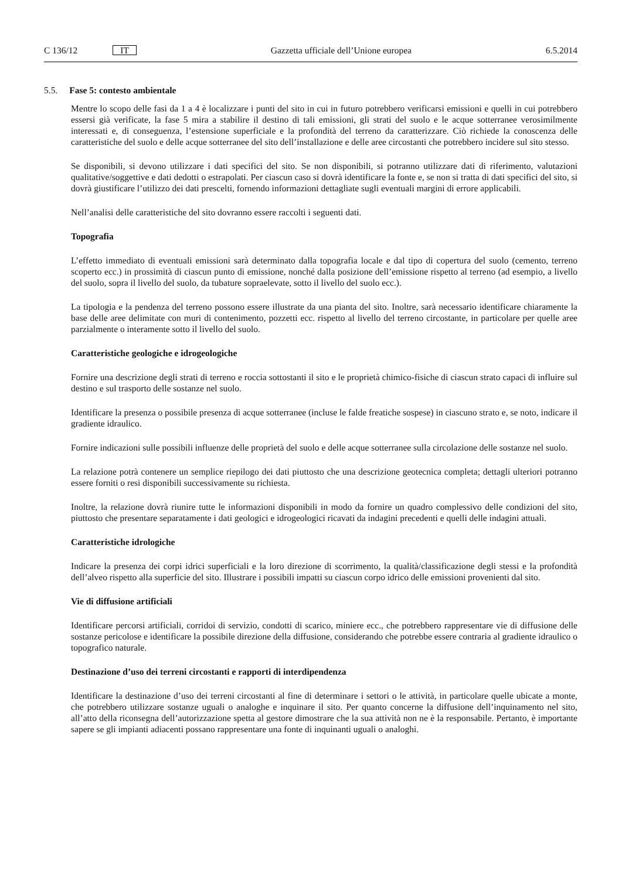C 136/12 IT
Gazzetta ufficiale dell’Unione europea 6.5.2014
5.5. Fase 5: contesto ambientale
Mentre lo scopo delle fasi da 1 a 4 è localizzare i punti del sito in cui in futuro potrebbero verificarsi emissioni e quelli in cui potrebbero essersi già verificate, la fase 5 mira a stabilire il destino di tali emissioni, gli strati del suolo e le acque sotterranee verosimilmente interessati e, di conseguenza, l’estensione superficiale e la profondità del terreno da caratterizzare. Ciò richiede la conoscenza delle caratteristiche del suolo e delle acque sotterranee del sito dell’installazione e delle aree circostanti che potrebbero incidere sul sito stesso.
Se disponibili, si devono utilizzare i dati specifici del sito. Se non disponibili, si potranno utilizzare dati di riferimento, valutazioni qualitative/soggettive e dati dedotti o estrapolati. Per ciascun caso si dovrà identificare la fonte e, se non si tratta di dati specifici del sito, si dovrà giustificare l’utilizzo dei dati prescelti, fornendo informazioni dettagliate sugli eventuali margini di errore applicabili.
Nell’analisi delle caratteristiche del sito dovranno essere raccolti i seguenti dati.
Topografia
L’effetto immediato di eventuali emissioni sarà determinato dalla topografia locale e dal tipo di copertura del suolo (cemento, terreno scoperto ecc.) in prossimità di ciascun punto di emissione, nonché dalla posizione dell’emissione rispetto al terreno (ad esempio, a livello del suolo, sopra il livello del suolo, da tubature sopraelevate, sotto il livello del suolo ecc.).
La tipologia e la pendenza del terreno possono essere illustrate da una pianta del sito. Inoltre, sarà necessario identificare chiaramente la base delle aree delimitate con muri di contenimento, pozzetti ecc. rispetto al livello del terreno circostante, in particolare per quelle aree parzialmente o interamente sotto il livello del suolo.
Caratteristiche geologiche e idrogeologiche
Fornire una descrizione degli strati di terreno e roccia sottostanti il sito e le proprietà chimico-fisiche di ciascun strato capaci di influire sul destino e sul trasporto delle sostanze nel suolo.
Identificare la presenza o possibile presenza di acque sotterranee (incluse le falde freatiche sospese) in ciascuno strato e, se noto, indicare il gradiente idraulico.
Fornire indicazioni sulle possibili influenze delle proprietà del suolo e delle acque sotterranee sulla circolazione delle sostanze nel suolo.
La relazione potrà contenere un semplice riepilogo dei dati piuttosto che una descrizione geotecnica completa; dettagli ulteriori potranno essere forniti o resi disponibili successivamente su richiesta.
Inoltre, la relazione dovrà riunire tutte le informazioni disponibili in modo da fornire un quadro complessivo delle condizioni del sito, piuttosto che presentare separatamente i dati geologici e idrogeologici ricavati da indagini precedenti e quelli delle indagini attuali.
Caratteristiche idrologiche
Indicare la presenza dei corpi idrici superficiali e la loro direzione di scorrimento, la qualità/classificazione degli stessi e la profondità dell’alveo rispetto alla superficie del sito. Illustrare i possibili impatti su ciascun corpo idrico delle emissioni provenienti dal sito.
Vie di diffusione artificiali
Identificare percorsi artificiali, corridoi di servizio, condotti di scarico, miniere ecc., che potrebbero rappresentare vie di diffusione delle sostanze pericolose e identificare la possibile direzione della diffusione, considerando che potrebbe essere contraria al gradiente idraulico o topografico naturale.
Destinazione d’uso dei terreni circostanti e rapporti di interdipendenza
Identificare la destinazione d’uso dei terreni circostanti al fine di determinare i settori o le attività, in particolare quelle ubicate a monte, che potrebbero utilizzare sostanze uguali o analoghe e inquinare il sito. Per quanto concerne la diffusione dell’inquinamento nel sito, all’atto della riconsegna dell’autorizzazione spetta al gestore dimostrare che la sua attività non ne è la responsabile. Pertanto, è importante sapere se gli impianti adiacenti possano rappresentare una fonte di inquinanti uguali o analoghi.